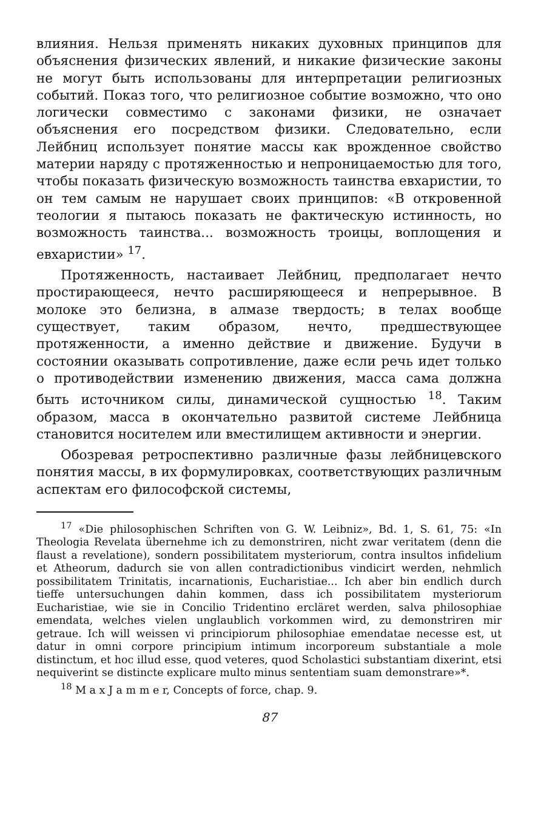влияния. Нельзя применять никаких духовных принципов для объяснения физических явлений, и никакие физические законы не могут быть использованы для интерпретации религиозных событий. Показ того, что религиозное событие возможно, что оно логически совместимо с законами физики, не означает объяснения его посредством физики. Следовательно, если Лейбниц использует понятие массы как врожденное свойство материи наряду с протяженностью и непроницаемостью для того, чтобы показать физическую возможность таинства евхаристии, то он тем самым не нарушает своих принципов: «В откровенной теологии я пытаюсь показать не фактическую истинность, но возможность таинства... возможность троицы, воплощения и евхаристии» <sup>17</sup>.
Протяженность, настаивает Лейбниц, предполагает нечто простирающееся, нечто расширяющееся и непрерывное. В молоке это белизна, в алмазе твердость; в телах вообще существует, таким образом, нечто, предшествующее протяженности, а именно действие и движение. Будучи в состоянии оказывать сопротивление, даже если речь идет только о противодействии изменению движения, масса сама должна быть источником силы, динамической сущностью <sup>18</sup>. Таким образом, масса в окончательно развитой системе Лейбница становится носителем или вместилищем активности и энергии.
Обозревая ретроспективно различные фазы лейбницевского понятия массы, в их формулировках, соответствующих различным аспектам его философской системы,
<sup>17</sup> «Die philosophischen Schriften von G. W. Leibniz», Bd. 1, S. 61, 75: «In Theologia Revelata übernehme ich zu demonstriren, nicht zwar veritatem (denn die flaust a revelatione), sondern possibilitatem mysteriorum, contra insultos infidelium et Atheorum, dadurch sie von allen contradictionibus vindicirt werden, nehmlich possibilitatem Trinitatis, incarnationis, Eucharistiae... Ich aber bin endlich durch tieffe untersuchungen dahin kommen, dass ich possibilitatem mysteriorum Eucharistiae, wie sie in Concilio Tridentino ercläret werden, salva philosophiae emendata, welches vielen unglaublich vorkommen wird, zu demonstriren mir getraue. Ich will weissen vi principiorum philosophiae emendatae necesse est, ut datur in omni corpore principium intimum incorporeum substantiale a mole distinctum, et hoc illud esse, quod veteres, quod Scholastici substantiam dixerint, etsi nequiverint se distincte explicare multo minus sententiam suam demonstrare»*.
<sup>18</sup> M a x J a m m e r, Concepts of force, chap. 9.
87